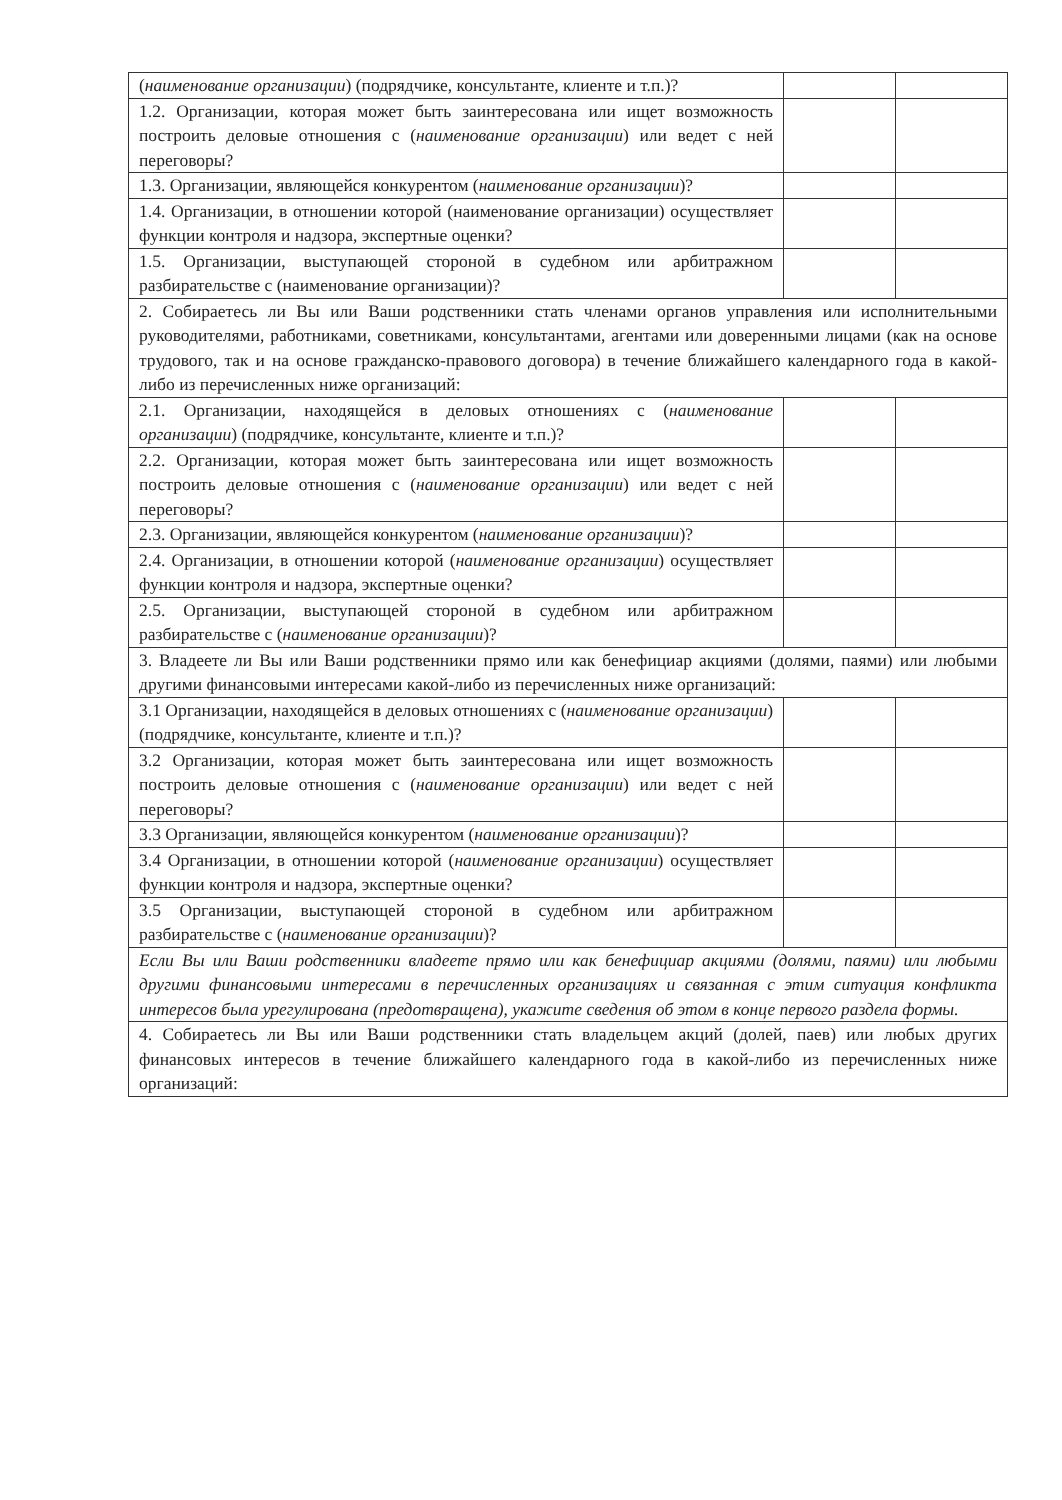| ( наименование организации ) (подрядчике, консультанте, клиенте и т.п.)? | | |
| 1.2. Организации, которая может быть заинтересована или ищет возможность построить деловые отношения с ( наименование организации ) или ведет с ней переговоры? | | |
| 1.3. Организации, являющейся конкурентом ( наименование организации )? | | |
| 1.4. Организации, в отношении которой (наименование организации) осуществляет функции контроля и надзора, экспертные оценки? | | |
| 1.5. Организации, выступающей стороной в судебном или арбитражном разбирательстве с (наименование организации)? | | |
| 2. Собираетесь ли Вы или Ваши родственники стать членами органов управления или исполнительными руководителями, работниками, советниками, консультантами, агентами или доверенными лицами (как на основе трудового, так и на основе гражданско-правового договора) в течение ближайшего календарного года в какой-либо из перечисленных ниже организаций: | | |
| 2.1. Организации, находящейся в деловых отношениях с ( наименование организации ) (подрядчике, консультанте, клиенте и т.п.)? | | |
| 2.2. Организации, которая может быть заинтересована или ищет возможность построить деловые отношения с ( наименование организации ) или ведет с ней переговоры? | | |
| 2.3. Организации, являющейся конкурентом ( наименование организации )? | | |
| 2.4. Организации, в отношении которой ( наименование организации ) осуществляет функции контроля и надзора, экспертные оценки? | | |
| 2.5. Организации, выступающей стороной в судебном или арбитражном разбирательстве с ( наименование организации )? | | |
| 3. Владеете ли Вы или Ваши родственники прямо или как бенефициар акциями (долями, паями) или любыми другими финансовыми интересами какой-либо из перечисленных ниже организаций: | | |
| 3.1 Организации, находящейся в деловых отношениях с ( наименование организации ) (подрядчике, консультанте, клиенте и т.п.)? | | |
| 3.2 Организации, которая может быть заинтересована или ищет возможность построить деловые отношения с ( наименование организации ) или ведет с ней переговоры? | | |
| 3.3 Организации, являющейся конкурентом ( наименование организации )? | | |
| 3.4 Организации, в отношении которой ( наименование организации ) осуществляет функции контроля и надзора, экспертные оценки? | | |
| 3.5 Организации, выступающей стороной в судебном или арбитражном разбирательстве с ( наименование организации )? | | |
| Если Вы или Ваши родственники владеете прямо или как бенефициар акциями (долями, паями) или любыми другими финансовыми интересами в перечисленных организациях и связанная с этим ситуация конфликта интересов была урегулирована (предотвращена), укажите сведения об этом в конце первого раздела формы. | | |
| 4. Собираетесь ли Вы или Ваши родственники стать владельцем акций (долей, паев) или любых других финансовых интересов в течение ближайшего календарного года в какой-либо из перечисленных ниже организаций: | | |